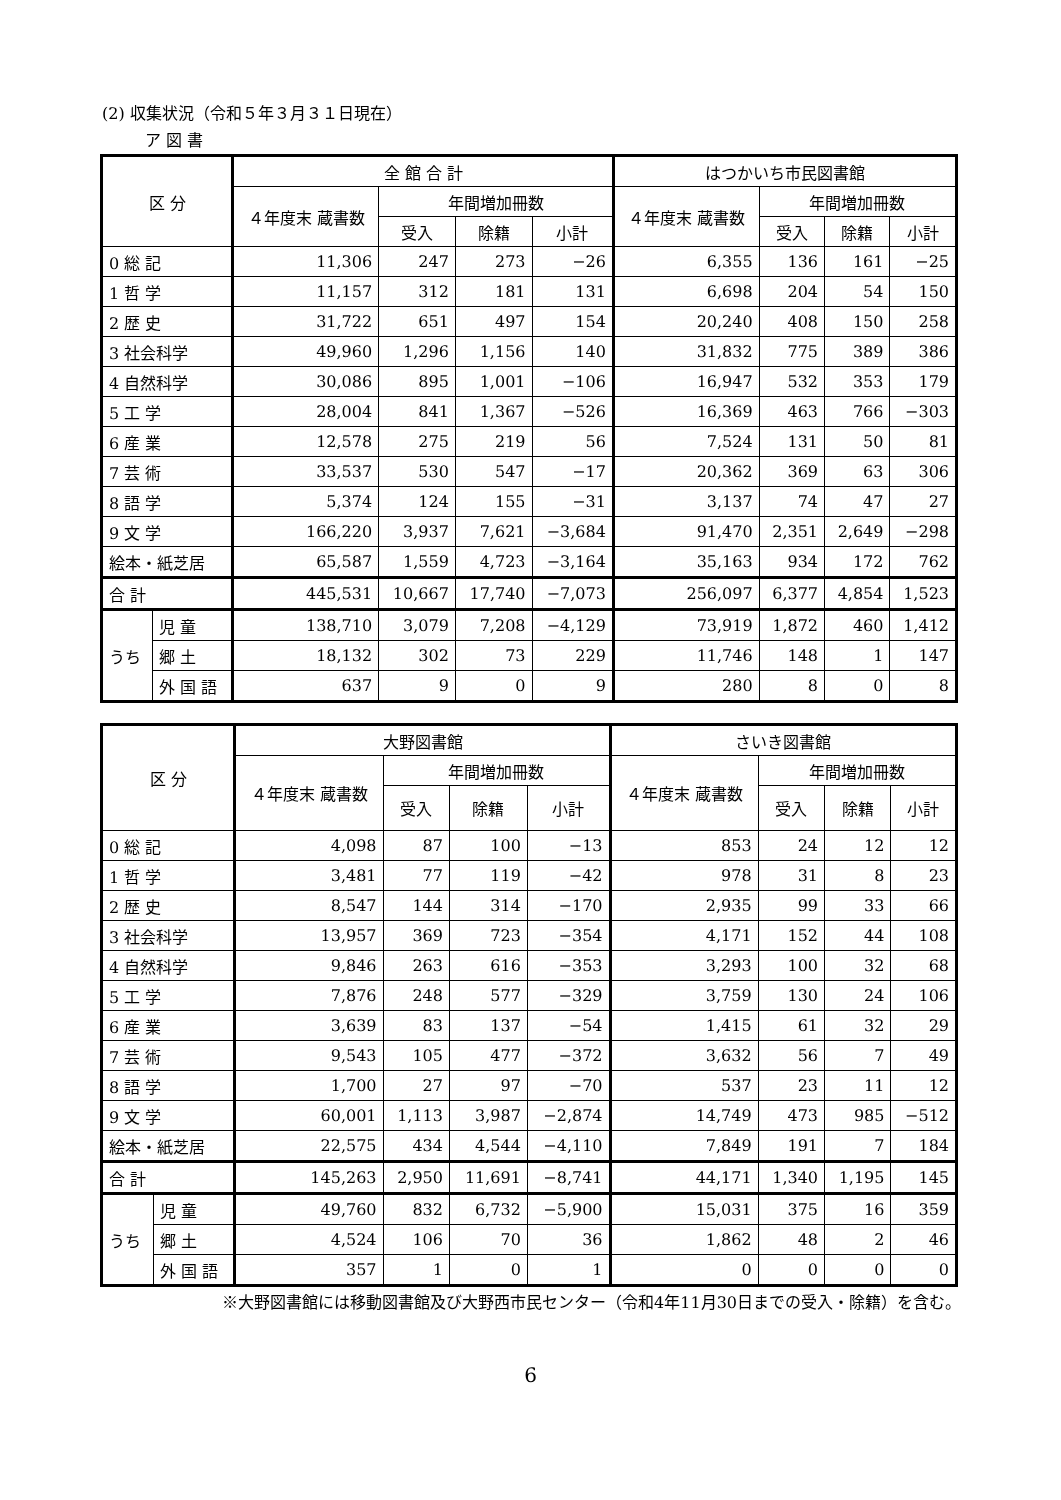(2) 収集状況（令和５年３月３１日現在）
ア 図 書
| 区 分 | | 全 館 合 計 | | | | はつかいち市民図書館 | | | |
| --- | --- | --- | --- | --- | --- | --- | --- | --- | --- |
| | | ４年度末 蔵書数 | 年間増加冊数 | | | ４年度末 蔵書数 | 年間増加冊数 | | |
| | | | 受入 | 除籍 | 小計 | | 受入 | 除籍 | 小計 |
| 0 総 記 | | 11,306 | 247 | 273 | −26 | 6,355 | 136 | 161 | −25 |
| 1 哲 学 | | 11,157 | 312 | 181 | 131 | 6,698 | 204 | 54 | 150 |
| 2 歴 史 | | 31,722 | 651 | 497 | 154 | 20,240 | 408 | 150 | 258 |
| 3 社会科学 | | 49,960 | 1,296 | 1,156 | 140 | 31,832 | 775 | 389 | 386 |
| 4 自然科学 | | 30,086 | 895 | 1,001 | −106 | 16,947 | 532 | 353 | 179 |
| 5 工 学 | | 28,004 | 841 | 1,367 | −526 | 16,369 | 463 | 766 | −303 |
| 6 産 業 | | 12,578 | 275 | 219 | 56 | 7,524 | 131 | 50 | 81 |
| 7 芸 術 | | 33,537 | 530 | 547 | −17 | 20,362 | 369 | 63 | 306 |
| 8 語 学 | | 5,374 | 124 | 155 | −31 | 3,137 | 74 | 47 | 27 |
| 9 文 学 | | 166,220 | 3,937 | 7,621 | −3,684 | 91,470 | 2,351 | 2,649 | −298 |
| 絵本・紙芝居 | | 65,587 | 1,559 | 4,723 | −3,164 | 35,163 | 934 | 172 | 762 |
| 合 計 | | 445,531 | 10,667 | 17,740 | −7,073 | 256,097 | 6,377 | 4,854 | 1,523 |
| うち | 児 童 | 138,710 | 3,079 | 7,208 | −4,129 | 73,919 | 1,872 | 460 | 1,412 |
| | 郷 土 | 18,132 | 302 | 73 | 229 | 11,746 | 148 | 1 | 147 |
| | 外 国 語 | 637 | 9 | 0 | 9 | 280 | 8 | 0 | 8 |
| 区 分 | | 大野図書館 | | | | さいき図書館 | | | |
| --- | --- | --- | --- | --- | --- | --- | --- | --- | --- |
| | | ４年度末 蔵書数 | 年間増加冊数 | | | ４年度末 蔵書数 | 年間増加冊数 | | |
| | | | 受入 | 除籍 | 小計 | | 受入 | 除籍 | 小計 |
| 0 総 記 | | 4,098 | 87 | 100 | −13 | 853 | 24 | 12 | 12 |
| 1 哲 学 | | 3,481 | 77 | 119 | −42 | 978 | 31 | 8 | 23 |
| 2 歴 史 | | 8,547 | 144 | 314 | −170 | 2,935 | 99 | 33 | 66 |
| 3 社会科学 | | 13,957 | 369 | 723 | −354 | 4,171 | 152 | 44 | 108 |
| 4 自然科学 | | 9,846 | 263 | 616 | −353 | 3,293 | 100 | 32 | 68 |
| 5 工 学 | | 7,876 | 248 | 577 | −329 | 3,759 | 130 | 24 | 106 |
| 6 産 業 | | 3,639 | 83 | 137 | −54 | 1,415 | 61 | 32 | 29 |
| 7 芸 術 | | 9,543 | 105 | 477 | −372 | 3,632 | 56 | 7 | 49 |
| 8 語 学 | | 1,700 | 27 | 97 | −70 | 537 | 23 | 11 | 12 |
| 9 文 学 | | 60,001 | 1,113 | 3,987 | −2,874 | 14,749 | 473 | 985 | −512 |
| 絵本・紙芝居 | | 22,575 | 434 | 4,544 | −4,110 | 7,849 | 191 | 7 | 184 |
| 合 計 | | 145,263 | 2,950 | 11,691 | −8,741 | 44,171 | 1,340 | 1,195 | 145 |
| うち | 児 童 | 49,760 | 832 | 6,732 | −5,900 | 15,031 | 375 | 16 | 359 |
| | 郷 土 | 4,524 | 106 | 70 | 36 | 1,862 | 48 | 2 | 46 |
| | 外 国 語 | 357 | 1 | 0 | 1 | 0 | 0 | 0 | 0 |
※大野図書館には移動図書館及び大野西市民センター（令和4年11月30日までの受入・除籍）を含む。
6